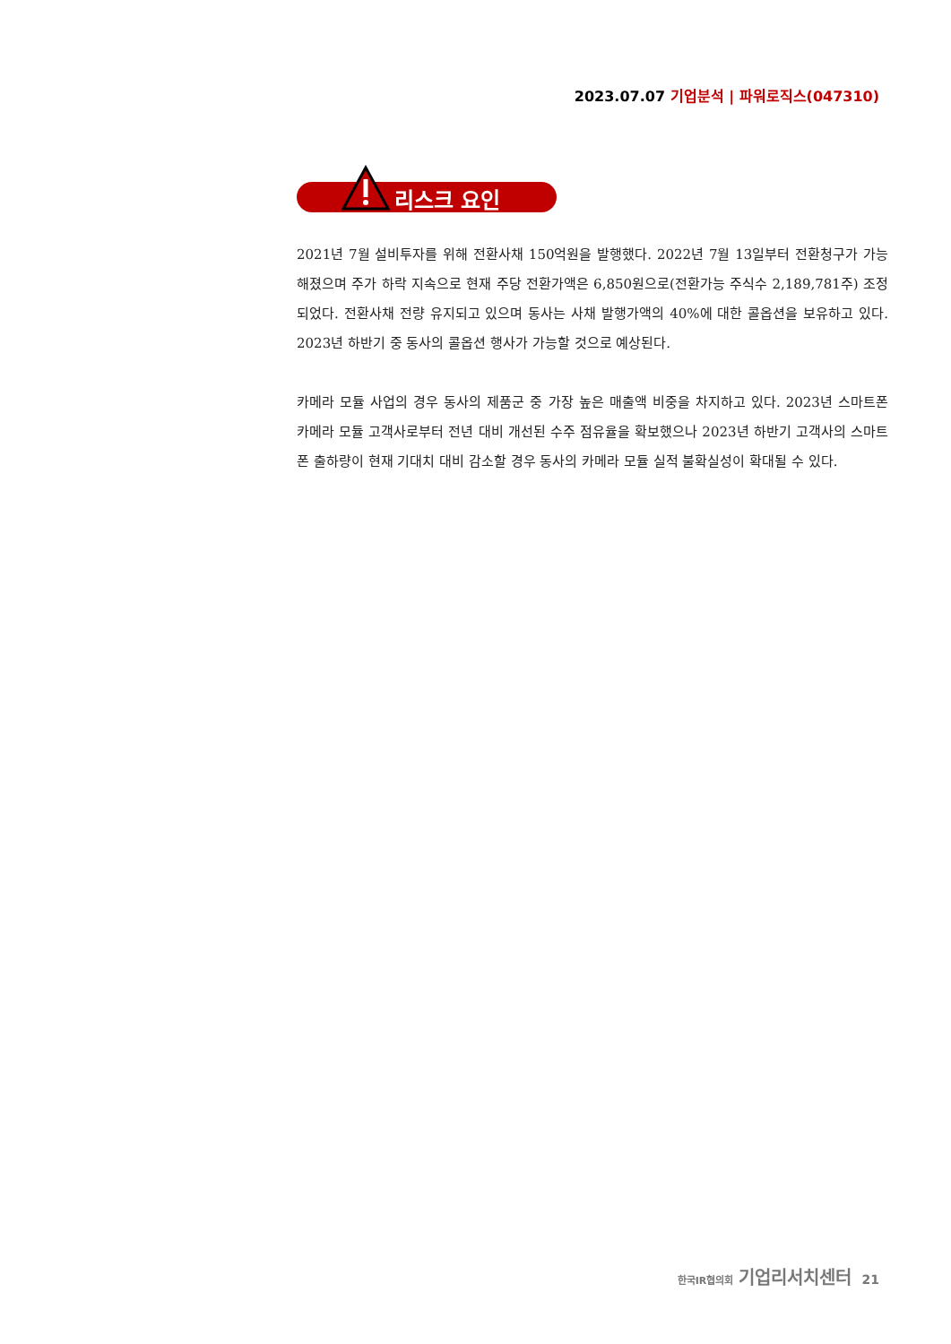2023.07.07 기업분석 | 파워로직스(047310)
리스크 요인
2021년 7월 설비투자를 위해 전환사채 150억원을 발행했다. 2022년 7월 13일부터 전환청구가 가능해졌으며 주가 하락 지속으로 현재 주당 전환가액은 6,850원으로(전환가능 주식수 2,189,781주) 조정되었다. 전환사채 전량 유지되고 있으며 동사는 사채 발행가액의 40%에 대한 콜옵션을 보유하고 있다. 2023년 하반기 중 동사의 콜옵션 행사가 가능할 것으로 예상된다.
카메라 모듈 사업의 경우 동사의 제품군 중 가장 높은 매출액 비중을 차지하고 있다. 2023년 스마트폰 카메라 모듈 고객사로부터 전년 대비 개선된 수주 점유율을 확보했으나 2023년 하반기 고객사의 스마트폰 출하량이 현재 기대치 대비 감소할 경우 동사의 카메라 모듈 실적 불확실성이 확대될 수 있다.
한국IR협의회 기업리서치센터 21